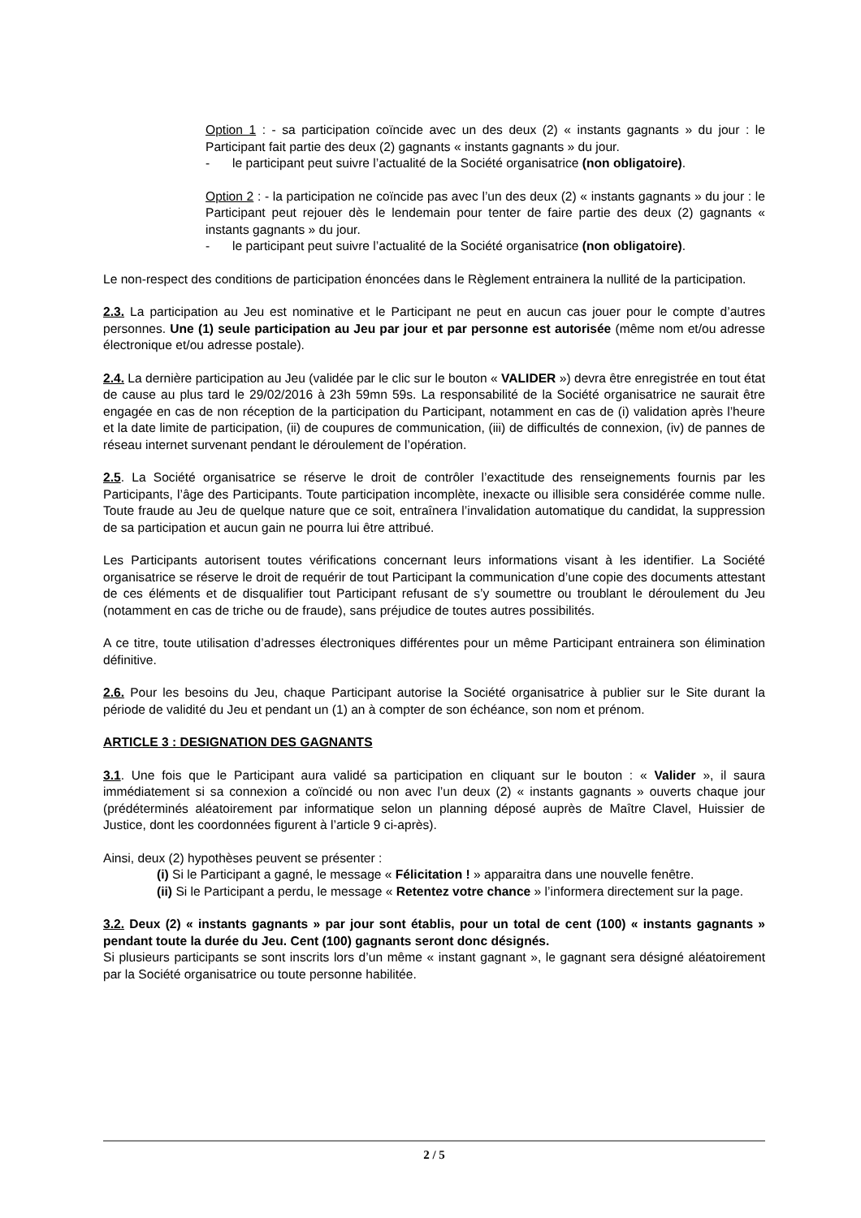Option 1 : - sa participation coïncide avec un des deux (2) « instants gagnants » du jour : le Participant fait partie des deux (2) gagnants « instants gagnants » du jour.
- le participant peut suivre l’actualité de la Société organisatrice (non obligatoire).
Option 2 : - la participation ne coïncide pas avec l’un des deux (2) « instants gagnants » du jour : le Participant peut rejouer dès le lendemain pour tenter de faire partie des deux (2) gagnants « instants gagnants » du jour.
- le participant peut suivre l’actualité de la Société organisatrice (non obligatoire).
Le non-respect des conditions de participation énoncées dans le Règlement entrainera la nullité de la participation.
2.3. La participation au Jeu est nominative et le Participant ne peut en aucun cas jouer pour le compte d’autres personnes. Une (1) seule participation au Jeu par jour et par personne est autorisée (même nom et/ou adresse électronique et/ou adresse postale).
2.4. La dernière participation au Jeu (validée par le clic sur le bouton « VALIDER ») devra être enregistrée en tout état de cause au plus tard le 29/02/2016 à 23h 59mn 59s. La responsabilité de la Société organisatrice ne saurait être engagée en cas de non réception de la participation du Participant, notamment en cas de (i) validation après l’heure et la date limite de participation, (ii) de coupures de communication, (iii) de difficultés de connexion, (iv) de pannes de réseau internet survenant pendant le déroulement de l’opération.
2.5. La Société organisatrice se réserve le droit de contrôler l’exactitude des renseignements fournis par les Participants, l’âge des Participants. Toute participation incomplète, inexacte ou illisible sera considérée comme nulle. Toute fraude au Jeu de quelque nature que ce soit, entraînera l’invalidation automatique du candidat, la suppression de sa participation et aucun gain ne pourra lui être attribué.
Les Participants autorisent toutes vérifications concernant leurs informations visant à les identifier. La Société organisatrice se réserve le droit de requérir de tout Participant la communication d’une copie des documents attestant de ces éléments et de disqualifier tout Participant refusant de s’y soumettre ou troublant le déroulement du Jeu (notamment en cas de triche ou de fraude), sans préjudice de toutes autres possibilités.
A ce titre, toute utilisation d’adresses électroniques différentes pour un même Participant entrainera son élimination définitive.
2.6. Pour les besoins du Jeu, chaque Participant autorise la Société organisatrice à publier sur le Site durant la période de validité du Jeu et pendant un (1) an à compter de son échéance, son nom et prénom.
ARTICLE 3 : DESIGNATION DES GAGNANTS
3.1. Une fois que le Participant aura validé sa participation en cliquant sur le bouton : « Valider », il saura immédiatement si sa connexion a coïncidé ou non avec l’un deux (2) « instants gagnants » ouverts chaque jour (prédéterminés aléatoirement par informatique selon un planning déposé auprès de Maître Clavel, Huissier de Justice, dont les coordonnées figurent à l’article 9 ci-après).
Ainsi, deux (2) hypothèses peuvent se présenter :
(i) Si le Participant a gagné, le message « Félicitation ! » apparaitra dans une nouvelle fenêtre.
(ii) Si le Participant a perdu, le message « Retentez votre chance » l’informera directement sur la page.
3.2. Deux (2) « instants gagnants » par jour sont établis, pour un total de cent (100) « instants gagnants » pendant toute la durée du Jeu. Cent (100) gagnants seront donc désignés.
Si plusieurs participants se sont inscrits lors d’un même « instant gagnant », le gagnant sera désigné aléatoirement par la Société organisatrice ou toute personne habilitée.
2 / 5